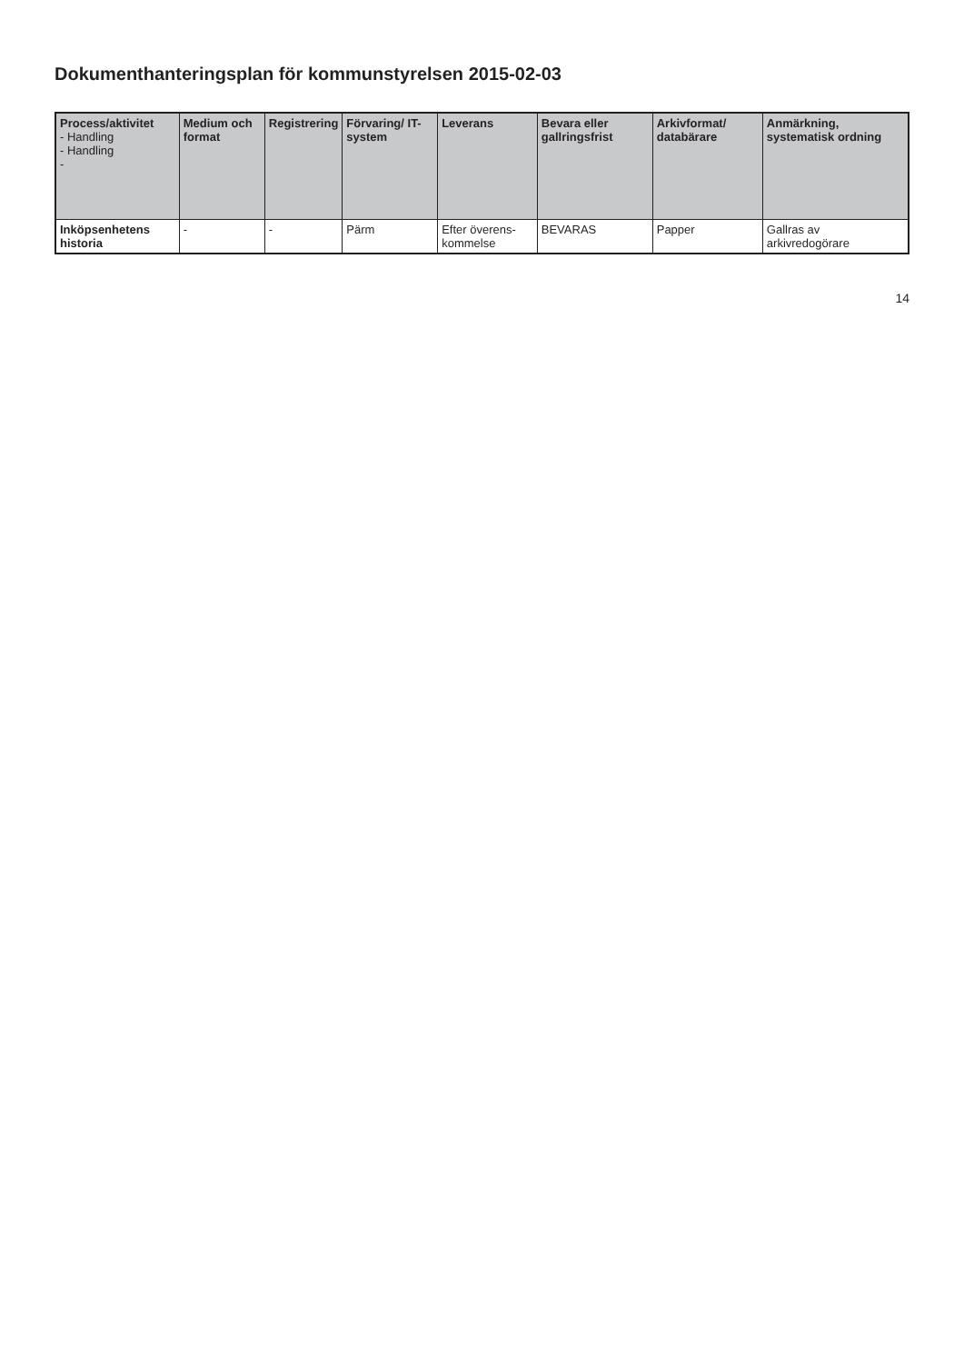Dokumenthanteringsplan för kommunstyrelsen 2015-02-03
| Process/aktivitet - Handling - Handling - | Medium och format | Registrering | Förvaring/ IT-system | Leverans | Bevara eller gallringsfrist | Arkivformat/ databärare | Anmärkning, systematisk ordning |
| --- | --- | --- | --- | --- | --- | --- | --- |
| Inköpsenhetens historia | - | - | Pärm | Efter överens-kommelse | BEVARAS | Papper | Gallras av arkivredogörare |
14